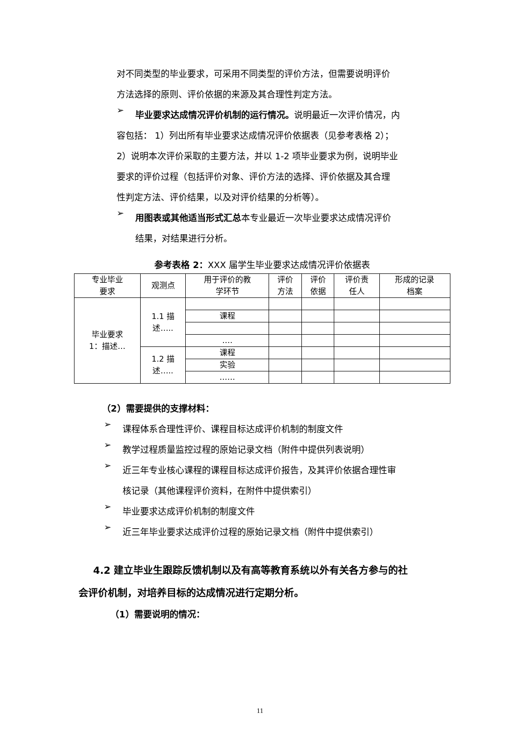对不同类型的毕业要求，可采用不同类型的评价方法，但需要说明评价
方法选择的原则、评价依据的来源及其合理性判定方法。
➢
毕业要求达成情况评价机制的运行情况。说明最近一次评价情况，内
容包括： 1）列出所有毕业要求达成情况评价依据表（见参考表格 2）；
2）说明本次评价采取的主要方法，并以 1-2 项毕业要求为例，说明毕业
要求的评价过程（包括评价对象、评价方法的选择、评价依据及其合理
性判定方法、评价结果，以及对评价结果的分析等）。
➢
用图表或其他适当形式汇总本专业最近一次毕业要求达成情况评价
结果，对结果进行分析。
参考表格 2：XXX 届学生毕业要求达成情况评价依据表
| 专业毕业 要求 | 观测点 | 用于评价的教 学环节 | 评价 方法 | 评价 依据 | 评价责 任人 | 形成的记录 档案 |
| --- | --- | --- | --- | --- | --- | --- |
| 毕业要求 1：描述… | 1.1 描 述….. | | | | | |
| | | 课程 | | | | |
| | | …. | | | | |
| | 1.2 描 述….. | 课程 | | | | |
| | | 实验 | | | | |
| | | …… | | | | |
（2）需要提供的支撑材料：
➢
课程体系合理性评价、课程目标达成评价机制的制度文件
➢
教学过程质量监控过程的原始记录文档（附件中提供列表说明）
➢
近三年专业核心课程的课程目标达成评价报告，及其评价依据合理性审
核记录（其他课程评价资料，在附件中提供索引）
➢
毕业要求达成评价机制的制度文件
➢
近三年毕业要求达成评价过程的原始记录文档（附件中提供索引）
4.2 建立毕业生跟踪反馈机制以及有高等教育系统以外有关各方参与的社
会评价机制，对培养目标的达成情况进行定期分析。
（1）需要说明的情况：
11